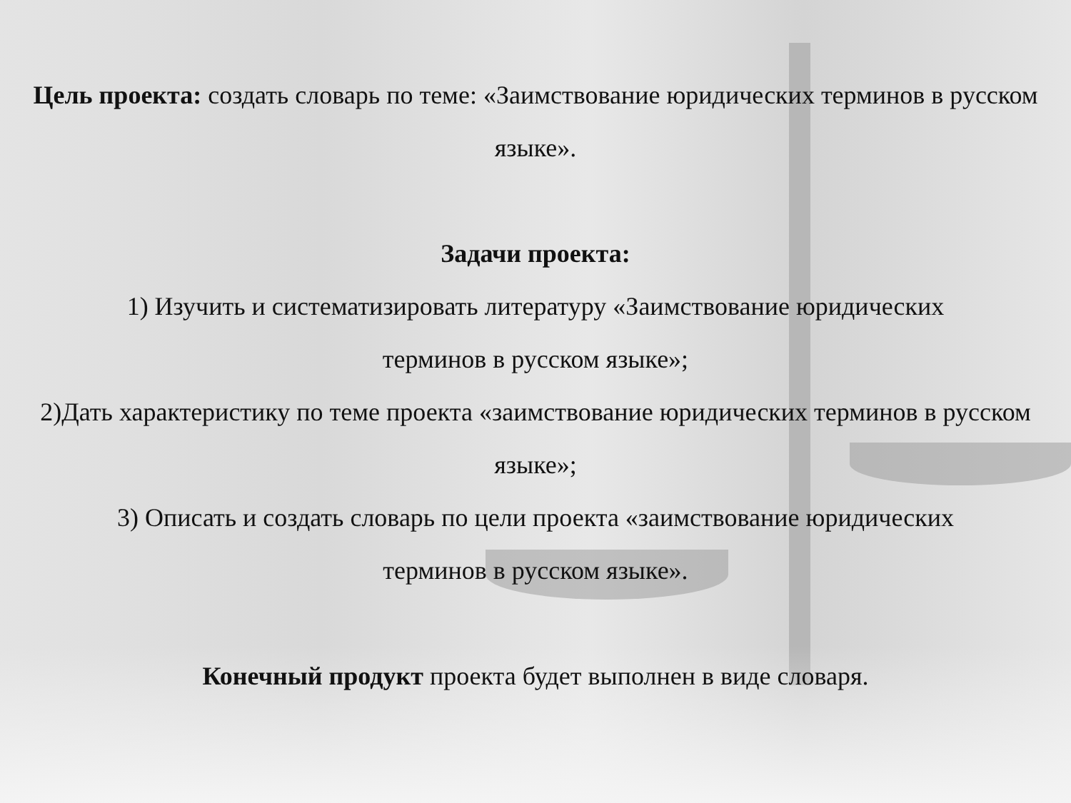Цель проекта: создать словарь по теме: «Заимствование юридических терминов в русском языке».
Задачи проекта:
1) Изучить и систематизировать литературу «Заимствование юридических
терминов в русском языке»;
2)Дать характеристику по теме проекта «заимствование юридических терминов в русском языке»;
3) Описать и создать словарь по цели проекта «заимствование юридических
терминов в русском языке».
Конечный продукт проекта будет выполнен в виде словаря.